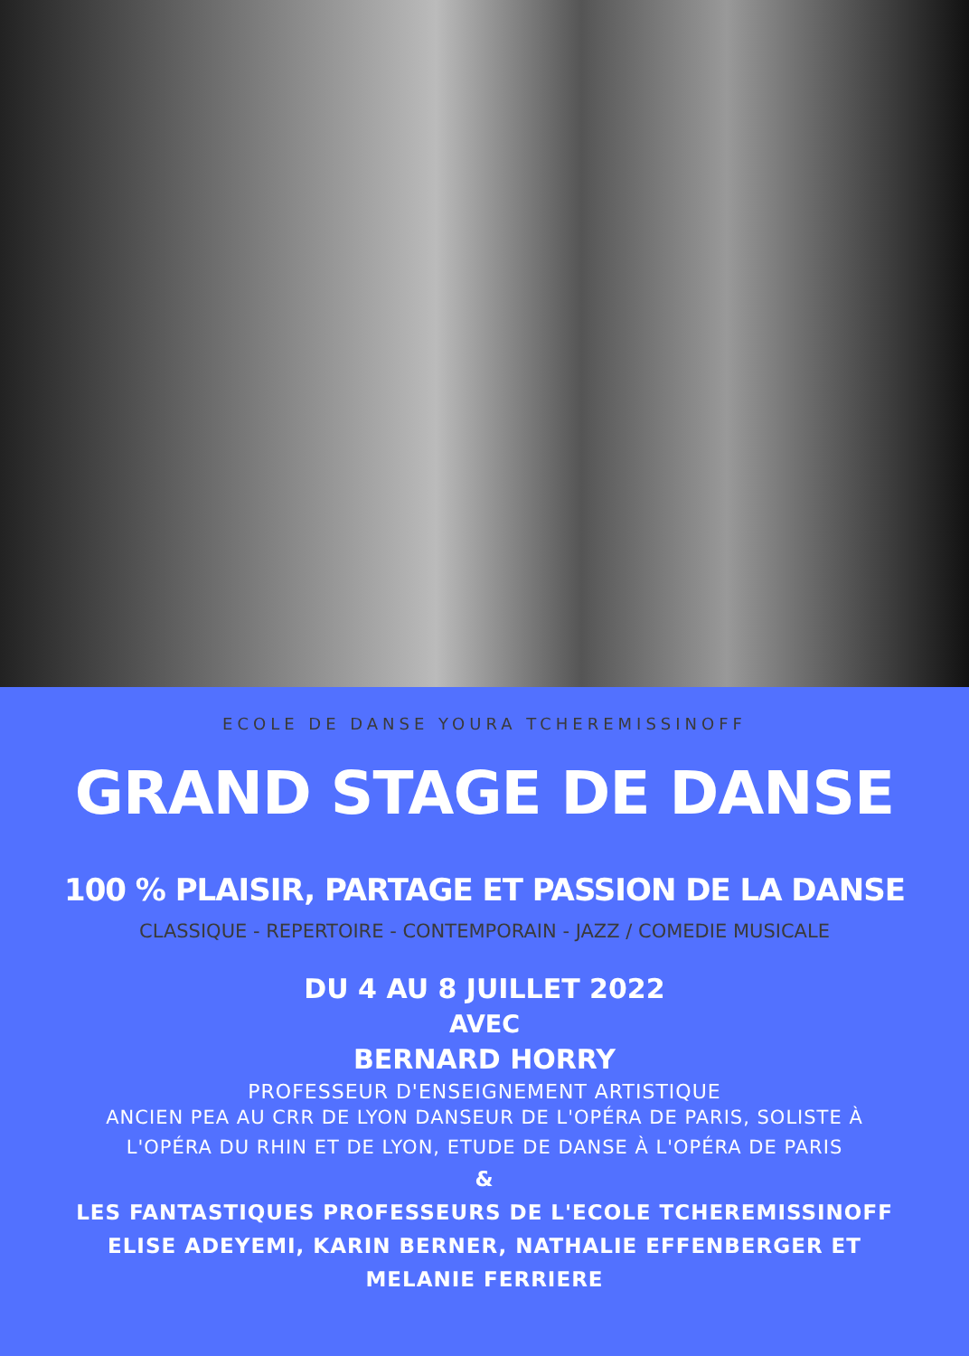ECOLE DE DANSE YOURA TCHEREMISSINOFF
GRAND STAGE DE DANSE
100 % PLAISIR, PARTAGE ET PASSION DE LA DANSE
CLASSIQUE - REPERTOIRE - CONTEMPORAIN - JAZZ / COMEDIE MUSICALE
DU 4 AU 8 JUILLET 2022
AVEC
BERNARD HORRY
PROFESSEUR D'ENSEIGNEMENT ARTISTIQUE
ANCIEN PEA AU CRR DE LYON DANSEUR DE L'OPÉRA DE PARIS, SOLISTE À
L'OPÉRA DU RHIN ET DE LYON, ETUDE DE DANSE À L'OPÉRA DE PARIS
&
LES FANTASTIQUES PROFESSEURS DE L'ECOLE TCHEREMISSINOFF
ELISE ADEYEMI, KARIN BERNER, NATHALIE EFFENBERGER ET
MELANIE FERRIERE